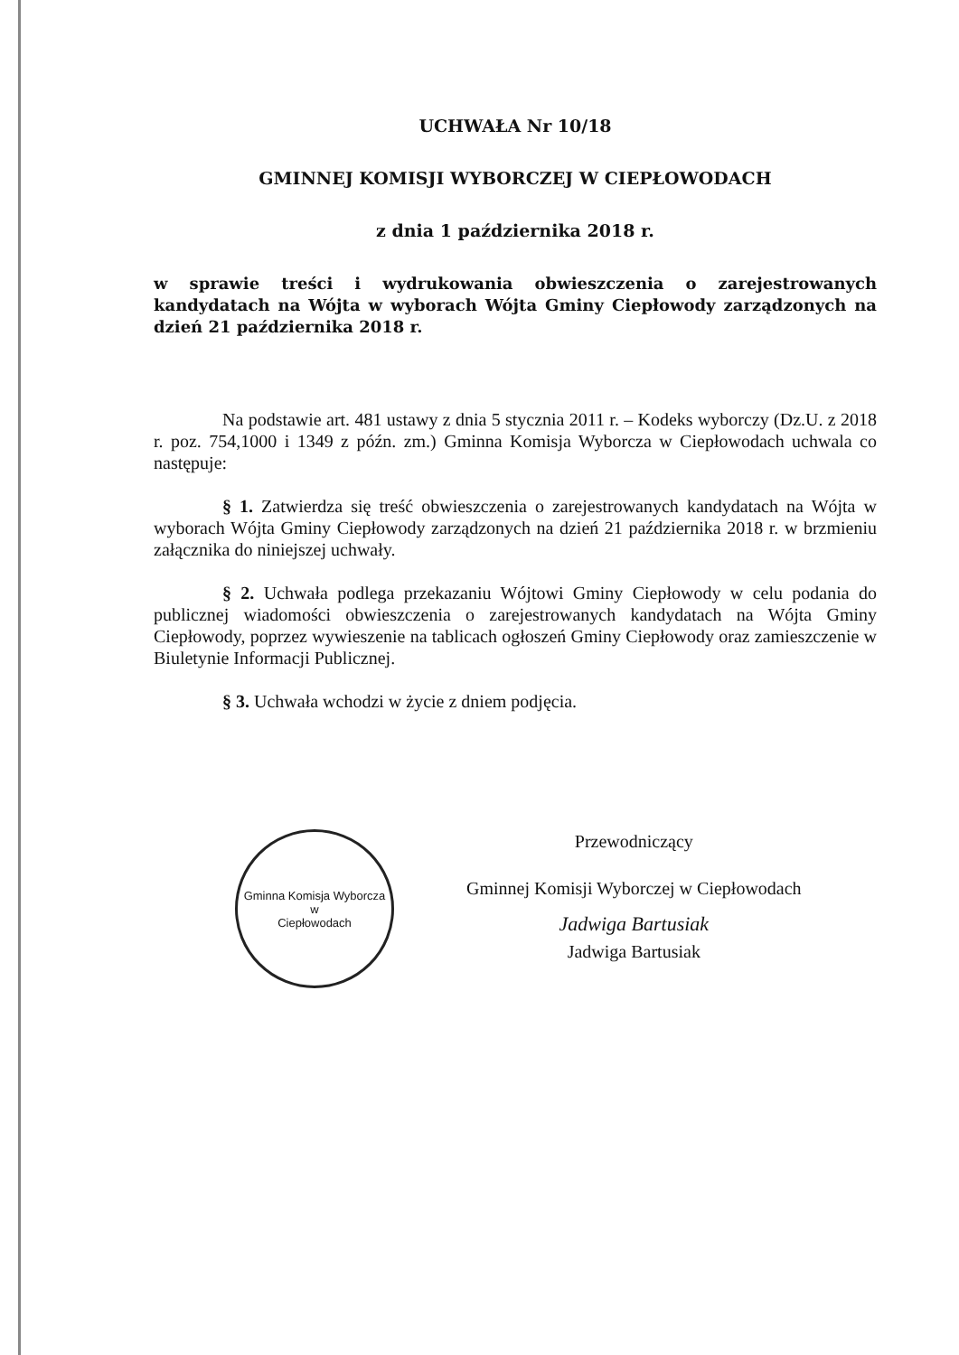UCHWAŁA Nr 10/18
GMINNEJ KOMISJI WYBORCZEJ W CIEPŁOWODACH
z dnia 1 października 2018 r.
w sprawie treści i wydrukowania obwieszczenia o zarejestrowanych kandydatach na Wójta w wyborach Wójta Gminy Ciepłowody zarządzonych na dzień 21 października 2018 r.
Na podstawie art. 481 ustawy z dnia 5 stycznia 2011 r. – Kodeks wyborczy (Dz.U. z 2018 r. poz. 754,1000 i 1349 z późn. zm.) Gminna Komisja Wyborcza w Ciepłowodach uchwala co następuje:
§ 1. Zatwierdza się treść obwieszczenia o zarejestrowanych kandydatach na Wójta w wyborach Wójta Gminy Ciepłowody zarządzonych na dzień 21 października 2018 r. w brzmieniu załącznika do niniejszej uchwały.
§ 2. Uchwała podlega przekazaniu Wójtowi Gminy Ciepłowody w celu podania do publicznej wiadomości obwieszczenia o zarejestrowanych kandydatach na Wójta Gminy Ciepłowody, poprzez wywieszenie na tablicach ogłoszeń Gminy Ciepłowody oraz zamieszczenie w Biuletynie Informacji Publicznej.
§ 3. Uchwała wchodzi w życie z dniem podjęcia.
Gminna Komisja Wyborcza
w
Ciepłowodach
Przewodniczący
Gminnej Komisji Wyborczej w Ciepłowodach
Jadwiga Bartusiak
Jadwiga Bartusiak